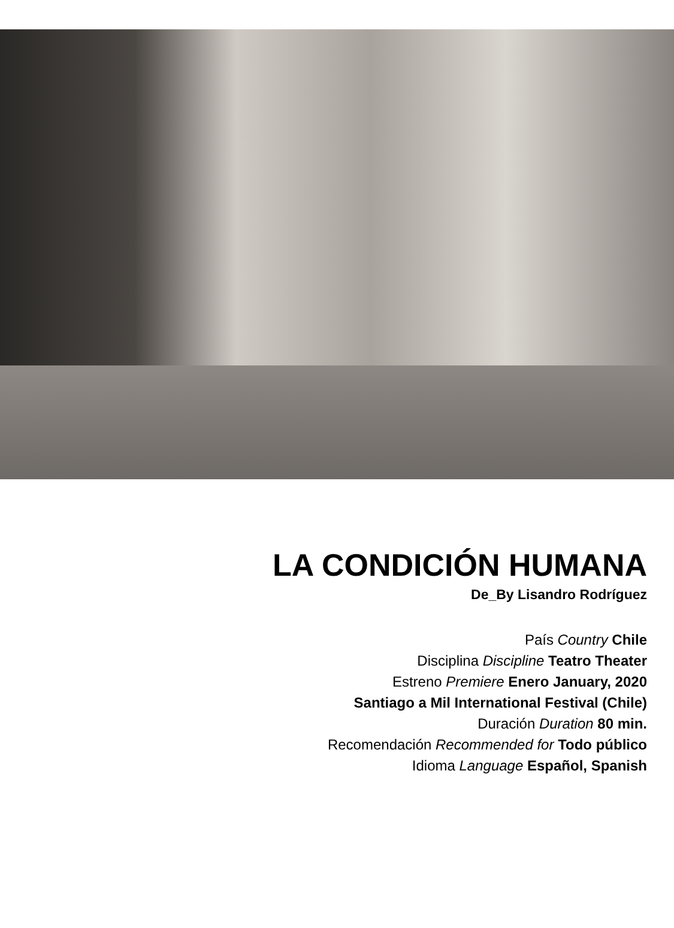LA CONDICIÓN HUMANA
De_By Lisandro Rodríguez
País Country Chile
Disciplina Discipline Teatro Theater
Estreno Premiere Enero January, 2020
Santiago a Mil International Festival (Chile)
Duración Duration 80 min.
Recomendación Recommended for Todo público
Idioma Language Español, Spanish